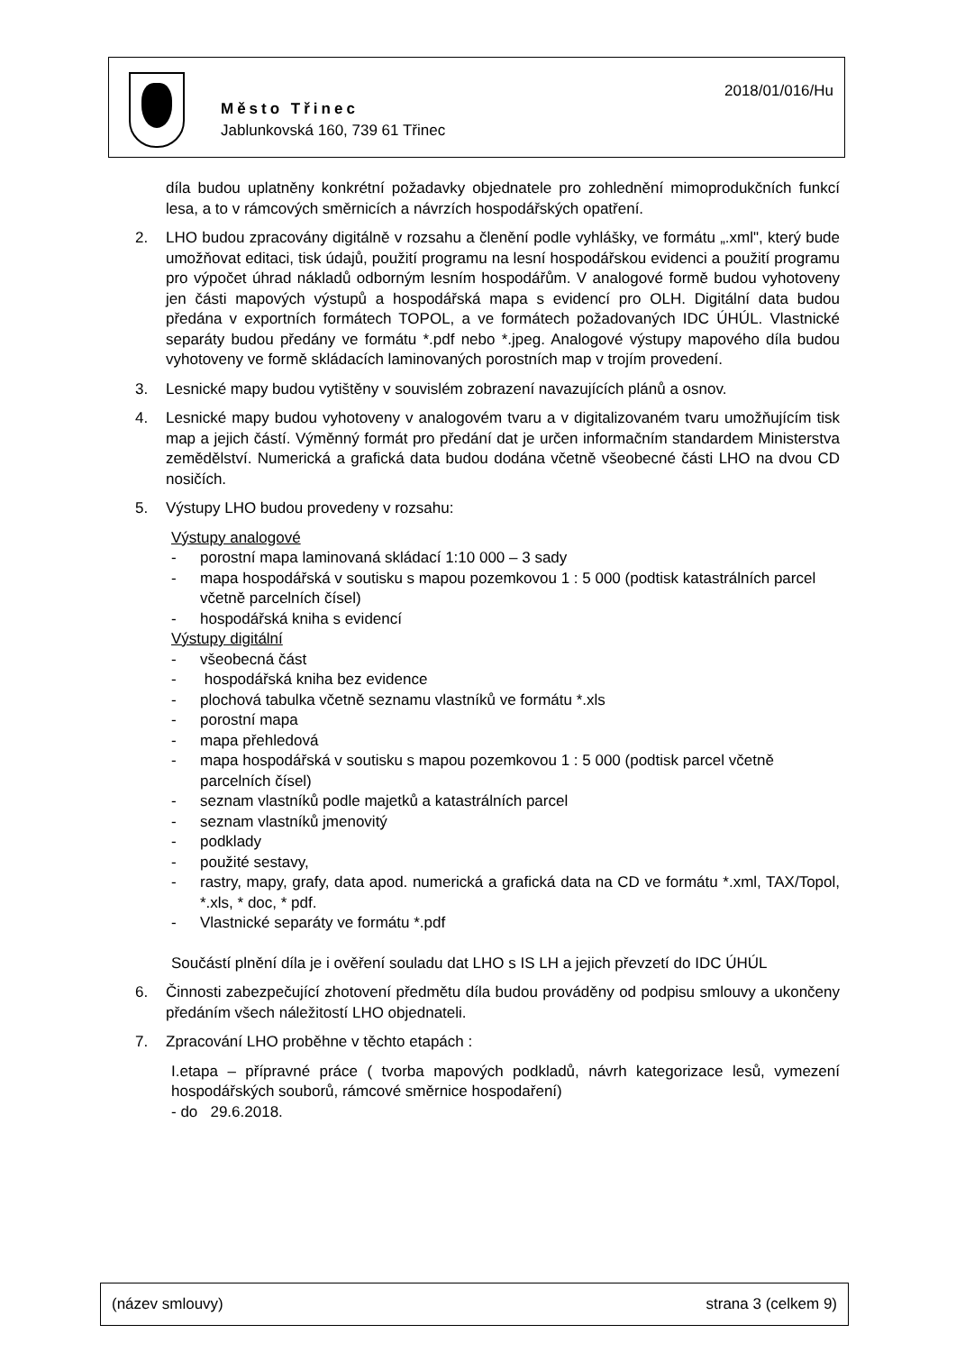Město Třinec
Jablunkovská 160, 739 61 Třinec
2018/01/016/Hu
díla budou uplatněny konkrétní požadavky objednatele pro zohlednění mimoprodukčních funkcí lesa, a to v rámcových směrnicích a návrzích hospodářských opatření.
2. LHO budou zpracovány digitálně v rozsahu a členění podle vyhlášky, ve formátu „.xml", který bude umožňovat editaci, tisk údajů, použití programu na lesní hospodářskou evidenci a použití programu pro výpočet úhrad nákladů odborným lesním hospodářům. V analogové formě budou vyhotoveny jen části mapových výstupů a hospodářská mapa s evidencí pro OLH. Digitální data budou předána v exportních formátech TOPOL, a ve formátech požadovaných IDC ÚHÚL. Vlastnické separáty budou předány ve formátu *.pdf nebo *.jpeg. Analogové výstupy mapového díla budou vyhotoveny ve formě skládacích laminovaných porostních map v trojím provedení.
3. Lesnické mapy budou vytištěny v souvislém zobrazení navazujících plánů a osnov.
4. Lesnické mapy budou vyhotoveny v analogovém tvaru a v digitalizovaném tvaru umožňujícím tisk map a jejich částí. Výměnný formát pro předání dat je určen informačním standardem Ministerstva zemědělství. Numerická a grafická data budou dodána včetně všeobecné části LHO na dvou CD nosičích.
5. Výstupy LHO budou provedeny v rozsahu:
Výstupy analogové
- porostní mapa laminovaná skládací 1:10 000 – 3 sady
- mapa hospodářská v soutisku s mapou pozemkovou 1 : 5 000 (podtisk katastrálních parcel včetně parcelních čísel)
- hospodářská kniha s evidencí
Výstupy digitální
- všeobecná část
- hospodářská kniha bez evidence
- plochová tabulka včetně seznamu vlastníků ve formátu *.xls
- porostní mapa
- mapa přehledová
- mapa hospodářská v soutisku s mapou pozemkovou 1 : 5 000 (podtisk parcel včetně parcelních čísel)
- seznam vlastníků podle majetků a katastrálních parcel
- seznam vlastníků jmenovitý
- podklady
- použité sestavy,
- rastry, mapy, grafy, data apod. numerická a grafická data na CD ve formátu *.xml, TAX/Topol, *.xls, * doc, * pdf.
- Vlastnické separáty ve formátu *.pdf
Součástí plnění díla je i ověření souladu dat LHO s IS LH a jejich převzetí do IDC ÚHÚL
6. Činnosti zabezpečující zhotovení předmětu díla budou prováděny od podpisu smlouvy a ukončeny předáním všech náležitostí LHO objednateli.
7. Zpracování LHO proběhne v těchto etapách :
I.etapa – přípravné práce ( tvorba mapových podkladů, návrh kategorizace lesů, vymezení hospodářských souborů, rámcové směrnice hospodaření)
- do 29.6.2018.
(název smlouvy) strana 3 (celkem 9)